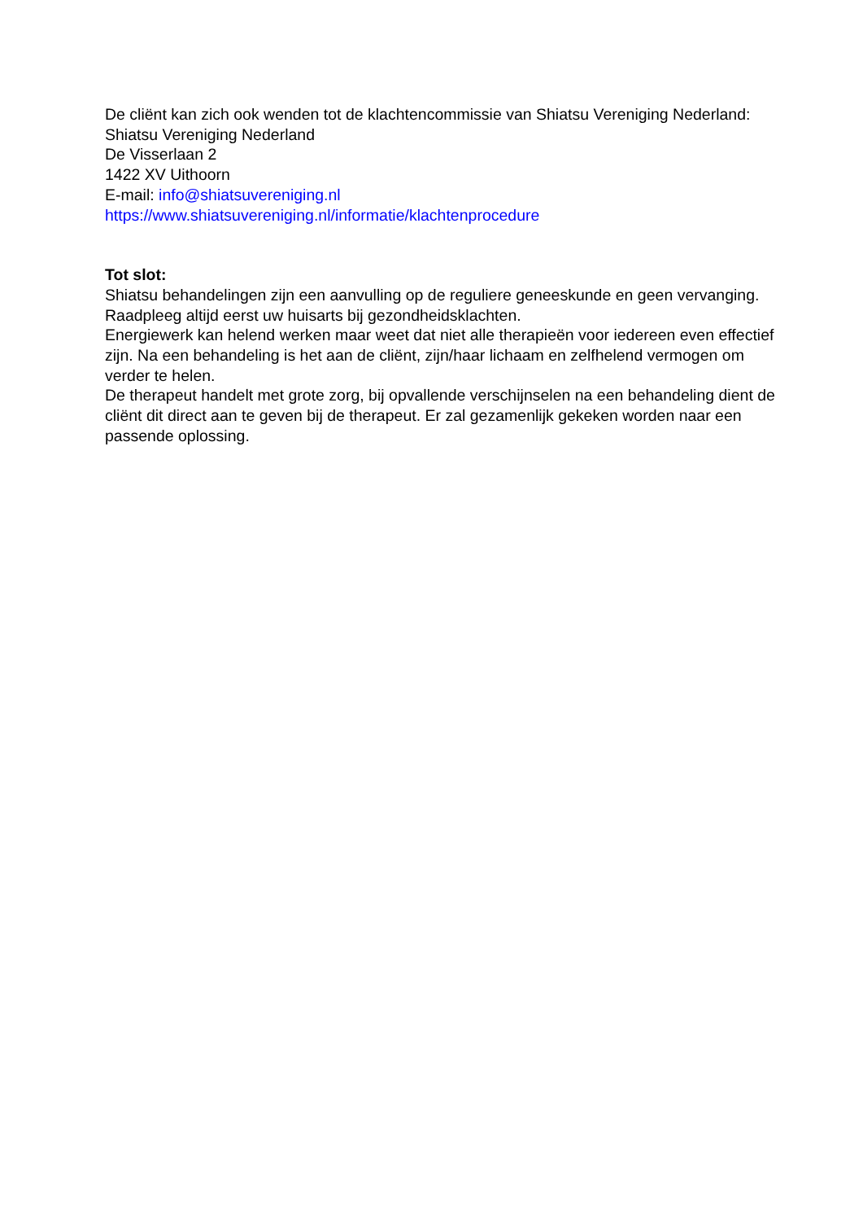De cliënt kan zich ook wenden tot de klachtencommissie van Shiatsu Vereniging Nederland:
Shiatsu Vereniging Nederland
De Visserlaan 2
1422 XV Uithoorn
E-mail: info@shiatsuvereniging.nl
https://www.shiatsuvereniging.nl/informatie/klachtenprocedure
Tot slot:
Shiatsu behandelingen zijn een aanvulling op de reguliere geneeskunde en geen vervanging. Raadpleeg altijd eerst uw huisarts bij gezondheidsklachten.
Energiewerk kan helend werken maar weet dat niet alle therapieën voor iedereen even effectief zijn. Na een behandeling is het aan de cliënt, zijn/haar lichaam en zelfhelend vermogen om verder te helen.
De therapeut handelt met grote zorg, bij opvallende verschijnselen na een behandeling dient de cliënt dit direct aan te geven bij de therapeut. Er zal gezamenlijk gekeken worden naar een passende oplossing.